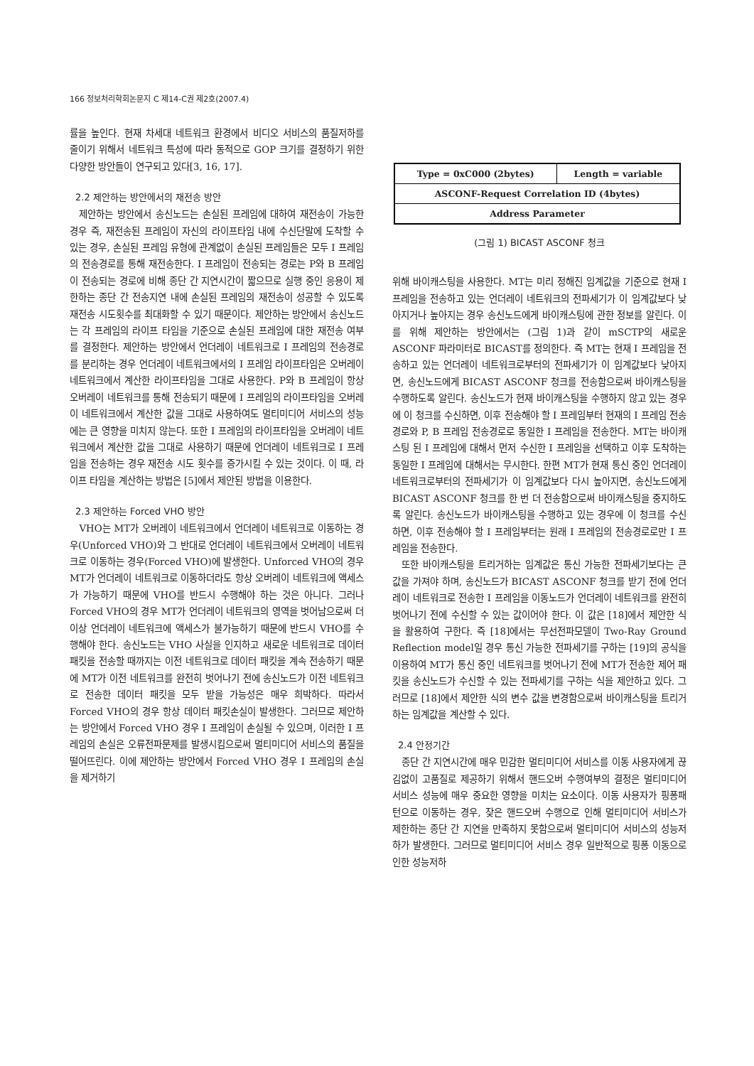166 정보처리학회논문지 C 제14-C권 제2호(2007.4)
률을 높인다. 현재 차세대 네트워크 환경에서 비디오 서비스의 품질저하를 줄이기 위해서 네트워크 특성에 따라 동적으로 GOP 크기를 결정하기 위한 다양한 방안들이 연구되고 있다[3, 16, 17].
2.2 제안하는 방안에서의 재전송 방안
제안하는 방안에서 송신노드는 손실된 프레임에 대하여 재전송이 가능한 경우 즉, 재전송된 프레임이 자신의 라이프타임 내에 수신단말에 도착할 수 있는 경우, 손실된 프레임 유형에 관계없이 손실된 프레임들은 모두 I 프레임의 전송경로를 통해 재전송한다. I 프레임이 전송되는 경로는 P와 B 프레임이 전송되는 경로에 비해 종단 간 지연시간이 짧으므로 실행 중인 응용이 제한하는 종단 간 전송지연 내에 손실된 프레임의 재전송이 성공할 수 있도록 재전송 시도횟수를 최대화할 수 있기 때문이다. 제안하는 방안에서 송신노드는 각 프레임의 라이프 타임을 기준으로 손실된 프레임에 대한 재전송 여부를 결정한다. 제안하는 방안에서 언더레이 네트워크로 I 프레임의 전송경로를 분리하는 경우 언더레이 네트워크에서의 I 프레임 라이프타임은 오버레이 네트워크에서 계산한 라이프타임을 그대로 사용한다. P와 B 프레임이 항상 오버레이 네트워크를 통해 전송되기 때문에 I 프레임의 라이프타임을 오버레이 네트워크에서 계산한 값을 그대로 사용하여도 멀티미디어 서비스의 성능에는 큰 영향을 미치지 않는다. 또한 I 프레임의 라이프타임을 오버레이 네트워크에서 계산한 값을 그대로 사용하기 때문에 언더레이 네트워크로 I 프레임을 전송하는 경우 재전송 시도 횟수를 증가시킬 수 있는 것이다. 이 때, 라이프 타임을 계산하는 방법은 [5]에서 제안된 방법을 이용한다.
2.3 제안하는 Forced VHO 방안
VHO는 MT가 오버레이 네트워크에서 언더레이 네트워크로 이동하는 경우(Unforced VHO)와 그 반대로 언더레이 네트워크에서 오버레이 네트워크로 이동하는 경우(Forced VHO)에 발생한다. Unforced VHO의 경우 MT가 언더레이 네트워크로 이동하더라도 항상 오버레이 네트워크에 액세스가 가능하기 때문에 VHO를 반드시 수행해야 하는 것은 아니다. 그러나 Forced VHO의 경우 MT가 언더레이 네트워크의 영역을 벗어남으로써 더 이상 언더레이 네트워크에 액세스가 불가능하기 때문에 반드시 VHO를 수행해야 한다. 송신노드는 VHO 사실을 인지하고 새로운 네트워크로 데이터 패킷을 전송할 때까지는 이전 네트워크로 데이터 패킷을 계속 전송하기 때문에 MT가 이전 네트워크를 완전히 벗어나기 전에 송신노드가 이전 네트워크로 전송한 데이터 패킷을 모두 받을 가능성은 매우 희박하다. 따라서 Forced VHO의 경우 항상 데이터 패킷손실이 발생한다. 그러므로 제안하는 방안에서 Forced VHO 경우 I 프레임이 손실될 수 있으며, 이러한 I 프레임의 손실은 오류전파문제를 발생시킴으로써 멀티미디어 서비스의 품질을 떨어뜨린다. 이에 제안하는 방안에서 Forced VHO 경우 I 프레임의 손실을 제거하기
| Type = 0xC000 (2bytes) | Length = variable |
| ASCONF-Request Correlation ID (4bytes) | |
| Address Parameter | |
(그림 1) BICAST ASCONF 청크
위해 바이캐스팅을 사용한다. MT는 미리 정해진 임계값을 기준으로 현재 I 프레임을 전송하고 있는 언더레이 네트워크의 전파세기가 이 임계값보다 낮아지거나 높아지는 경우 송신노드에게 바이캐스팅에 관한 정보를 알린다. 이를 위해 제안하는 방안에서는 (그림 1)과 같이 mSCTP의 새로운 ASCONF 파라미터로 BICAST를 정의한다. 즉 MT는 현재 I 프레임을 전송하고 있는 언더레이 네트워크로부터의 전파세기가 이 임계값보다 낮아지면, 송신노드에게 BICAST ASCONF 청크를 전송함으로써 바이캐스팅을 수행하도록 알린다. 송신노드가 현재 바이캐스팅을 수행하지 않고 있는 경우에 이 청크를 수신하면, 이후 전송해야 할 I 프레임부터 현재의 I 프레임 전송경로와 P, B 프레임 전송경로로 동일한 I 프레임을 전송한다. MT는 바이캐스팅 된 I 프레임에 대해서 먼저 수신한 I 프레임을 선택하고 이후 도착하는 동일한 I 프레임에 대해서는 무시한다. 한편 MT가 현재 통신 중인 언더레이 네트워크로부터의 전파세기가 이 임계값보다 다시 높아지면, 송신노드에게 BICAST ASCONF 청크를 한 번 더 전송함으로써 바이캐스팅을 중지하도록 알린다. 송신노드가 바이캐스팅을 수행하고 있는 경우에 이 청크를 수신하면, 이후 전송해야 할 I 프레임부터는 원래 I 프레임의 전송경로로만 I 프레임을 전송한다.
또한 바이캐스팅을 트리거하는 임계값은 통신 가능한 전파세기보다는 큰 값을 가져야 하며, 송신노드가 BICAST ASCONF 청크를 받기 전에 언더레이 네트워크로 전송한 I 프레임을 이동노드가 언더레이 네트워크를 완전히 벗어나기 전에 수신할 수 있는 값이어야 한다. 이 값은 [18]에서 제안한 식을 활용하여 구한다. 즉 [18]에서는 무선전파모델이 Two-Ray Ground Reflection model일 경우 통신 가능한 전파세기를 구하는 [19]의 공식을 이용하여 MT가 통신 중인 네트워크를 벗어나기 전에 MT가 전송한 제어 패킷을 송신노드가 수신할 수 있는 전파세기를 구하는 식을 제안하고 있다. 그러므로 [18]에서 제안한 식의 변수 값을 변경함으로써 바이캐스팅을 트리거하는 임계값을 계산할 수 있다.
2.4 안정기간
종단 간 지연시간에 매우 민감한 멀티미디어 서비스를 이동 사용자에게 끊김없이 고품질로 제공하기 위해서 핸드오버 수행여부의 결정은 멀티미디어 서비스 성능에 매우 중요한 영향을 미치는 요소이다. 이동 사용자가 핑퐁패턴으로 이동하는 경우, 잦은 핸드오버 수행으로 인해 멀티미디어 서비스가 제한하는 종단 간 지연을 만족하지 못함으로써 멀티미디어 서비스의 성능저하가 발생한다. 그러므로 멀티미디어 서비스 경우 일반적으로 핑퐁 이동으로 인한 성능저하